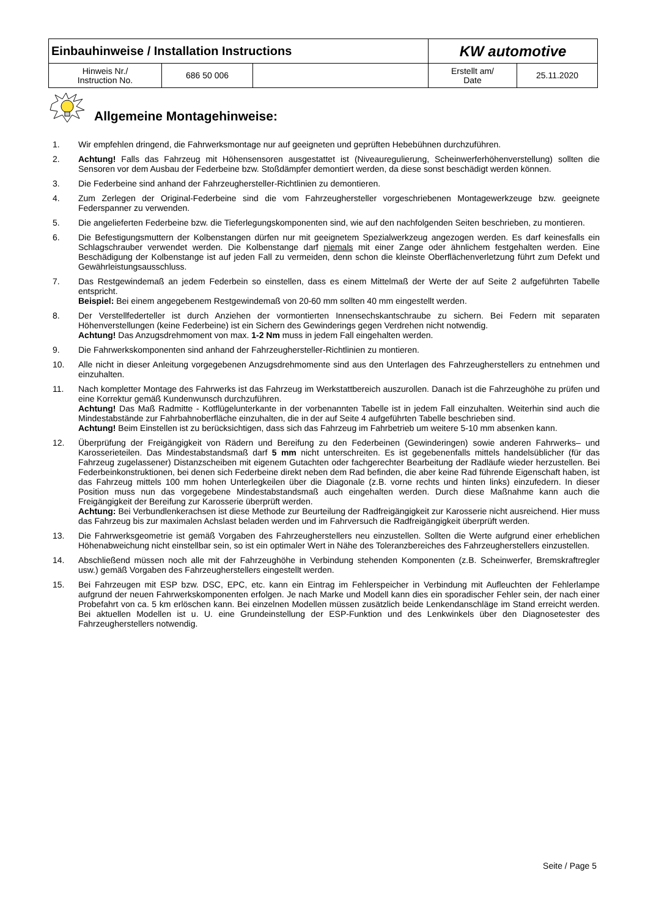| Einbauhinweise / Installation Instructions | | | KW automotive | |
| Hinweis Nr./ Instruction No. | 686 50 006 | | Erstellt am/ Date | 25.11.2020 |
Allgemeine Montagehinweise:
1. Wir empfehlen dringend, die Fahrwerksmontage nur auf geeigneten und geprüften Hebebühnen durchzuführen.
2. Achtung! Falls das Fahrzeug mit Höhensensoren ausgestattet ist (Niveauregulierung, Scheinwerferhöhenverstellung) sollten die Sensoren vor dem Ausbau der Federbeine bzw. Stoßdämpfer demontiert werden, da diese sonst beschädigt werden können.
3. Die Federbeine sind anhand der Fahrzeughersteller-Richtlinien zu demontieren.
4. Zum Zerlegen der Original-Federbeine sind die vom Fahrzeughersteller vorgeschriebenen Montagewerkzeuge bzw. geeignete Federspanner zu verwenden.
5. Die angelieferten Federbeine bzw. die Tieferlegungskomponenten sind, wie auf den nachfolgenden Seiten beschrieben, zu montieren.
6. Die Befestigungsmuttern der Kolbenstangen dürfen nur mit geeignetem Spezialwerkzeug angezogen werden. Es darf keinesfalls ein Schlagschrauber verwendet werden. Die Kolbenstange darf niemals mit einer Zange oder ähnlichem festgehalten werden. Eine Beschädigung der Kolbenstange ist auf jeden Fall zu vermeiden, denn schon die kleinste Oberflächenverletzung führt zum Defekt und Gewährleistungsausschluss.
7. Das Restgewindemaß an jedem Federbein so einstellen, dass es einem Mittelmaß der Werte der auf Seite 2 aufgeführten Tabelle entspricht.
Beispiel: Bei einem angegebenem Restgewindemaß von 20-60 mm sollten 40 mm eingestellt werden.
8. Der Verstellfederteller ist durch Anziehen der vormontierten Innensechskantschraube zu sichern. Bei Federn mit separaten Höhenverstellungen (keine Federbeine) ist ein Sichern des Gewinderings gegen Verdrehen nicht notwendig.
Achtung! Das Anzugsdrehmoment von max. 1-2 Nm muss in jedem Fall eingehalten werden.
9. Die Fahrwerkskomponenten sind anhand der Fahrzeughersteller-Richtlinien zu montieren.
10. Alle nicht in dieser Anleitung vorgegebenen Anzugsdrehmomente sind aus den Unterlagen des Fahrzeugherstellers zu entnehmen und einzuhalten.
11. Nach kompletter Montage des Fahrwerks ist das Fahrzeug im Werkstattbereich auszurollen. Danach ist die Fahrzeughöhe zu prüfen und eine Korrektur gemäß Kundenwunsch durchzuführen.
Achtung! Das Maß Radmitte - Kotflügelunterkante in der vorbenannten Tabelle ist in jedem Fall einzuhalten. Weiterhin sind auch die Mindestabstände zur Fahrbahnoberfläche einzuhalten, die in der auf Seite 4 aufgeführten Tabelle beschrieben sind.
Achtung! Beim Einstellen ist zu berücksichtigen, dass sich das Fahrzeug im Fahrbetrieb um weitere 5-10 mm absenken kann.
12. Überprüfung der Freigängigkeit von Rädern und Bereifung zu den Federbeinen (Gewinderingen) sowie anderen Fahrwerks– und Karosserieteilen. Das Mindestabstandsmaß darf 5 mm nicht unterschreiten. Es ist gegebenenfalls mittels handelsüblicher (für das Fahrzeug zugelassener) Distanzscheiben mit eigenem Gutachten oder fachgerechter Bearbeitung der Radläufe wieder herzustellen. Bei Federbeinkonstruktionen, bei denen sich Federbeine direkt neben dem Rad befinden, die aber keine Rad führende Eigenschaft haben, ist das Fahrzeug mittels 100 mm hohen Unterlegkeilen über die Diagonale (z.B. vorne rechts und hinten links) einzufedern. In dieser Position muss nun das vorgegebene Mindestabstandsmaß auch eingehalten werden. Durch diese Maßnahme kann auch die Freigängigkeit der Bereifung zur Karosserie überprüft werden.
Achtung: Bei Verbundlenkerachsen ist diese Methode zur Beurteilung der Radfreigängigkeit zur Karosserie nicht ausreichend. Hier muss das Fahrzeug bis zur maximalen Achslast beladen werden und im Fahrversuch die Radfreigängigkeit überprüft werden.
13. Die Fahrwerksgeometrie ist gemäß Vorgaben des Fahrzeugherstellers neu einzustellen. Sollten die Werte aufgrund einer erheblichen Höhenabweichung nicht einstellbar sein, so ist ein optimaler Wert in Nähe des Toleranzbereiches des Fahrzeugherstellers einzustellen.
14. Abschließend müssen noch alle mit der Fahrzeughöhe in Verbindung stehenden Komponenten (z.B. Scheinwerfer, Bremskraftregler usw.) gemäß Vorgaben des Fahrzeugherstellers eingestellt werden.
15. Bei Fahrzeugen mit ESP bzw. DSC, EPC, etc. kann ein Eintrag im Fehlerspeicher in Verbindung mit Aufleuchten der Fehlerlampe aufgrund der neuen Fahrwerkskomponenten erfolgen. Je nach Marke und Modell kann dies ein sporadischer Fehler sein, der nach einer Probefahrt von ca. 5 km erlöschen kann. Bei einzelnen Modellen müssen zusätzlich beide Lenkendanschläge im Stand erreicht werden. Bei aktuellen Modellen ist u. U. eine Grundeinstellung der ESP-Funktion und des Lenkwinkels über den Diagnosetester des Fahrzeugherstellers notwendig.
Seite / Page 5